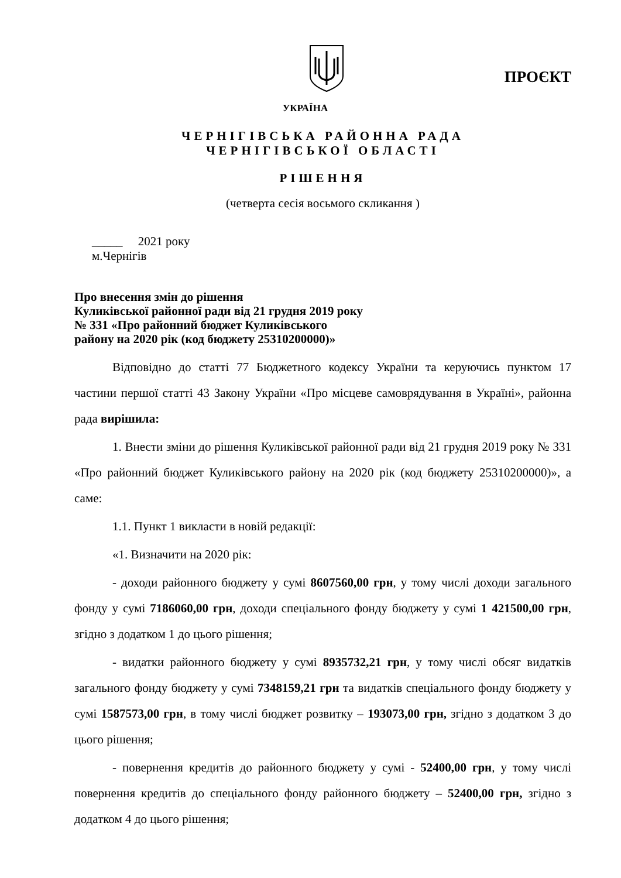ПРОЄКТ
УКРАЇНА
ЧЕРНІГІВСЬКА РАЙОННА РАДА
ЧЕРНІГІВСЬКОЇ ОБЛАСТІ
РІШЕННЯ
(четверта сесія восьмого скликання )
_____ 2021 року
м.Чернігів
Про внесення змін до рішення
Куликівської районної ради від 21 грудня 2019 року
№ 331 «Про районний бюджет Куликівського
району на 2020 рік (код бюджету 25310200000)»
Відповідно до статті 77 Бюджетного кодексу України та керуючись пунктом 17 частини першої статті 43 Закону України «Про місцеве самоврядування в Україні», районна рада вирішила:
1. Внести зміни до рішення Куликівської районної ради від 21 грудня 2019 року № 331 «Про районний бюджет Куликівського району на 2020 рік (код бюджету 25310200000)», а саме:
1.1. Пункт 1 викласти в новій редакції:
«1. Визначити на 2020 рік:
- доходи районного бюджету у сумі 8607560,00 грн, у тому числі доходи загального фонду у сумі 7186060,00 грн, доходи спеціального фонду бюджету у сумі 1 421500,00 грн, згідно з додатком 1 до цього рішення;
- видатки районного бюджету у сумі 8935732,21 грн, у тому числі обсяг видатків загального фонду бюджету у сумі 7348159,21 грн та видатків спеціального фонду бюджету у сумі 1587573,00 грн, в тому числі бюджет розвитку – 193073,00 грн, згідно з додатком 3 до цього рішення;
- повернення кредитів до районного бюджету у сумі - 52400,00 грн, у тому числі повернення кредитів до спеціального фонду районного бюджету – 52400,00 грн, згідно з додатком 4 до цього рішення;